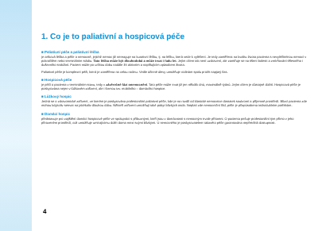1. Co je to paliativní a hospicová péče
■ Paliativní péče a paliativní léčba
je celková léčba a péče o nemocné, jejichž nemoc již nereaguje na kurativní léčbu, tj. na léčbu, která vede k vyléčení. Je tedy zaměřena na kvalitu života pacienta s nevyléčitelnou nemocí v pokročilém nebo terminálním stádiu. Tato léčba může být dlouhodobá a může trvat i řadu let. Jejím cílem tak není uzdravení, ale zamířuje se na tišení bolesti a zmírňování tělesného i duševního strádání. Pacient může po určitou dobu nadále žít aktivním a naplňujícím způsobem života.
Paliativní péče je komplexní péči, která je zaměřena na celou rodinu. Vedle účinné úlevy umožňuje rodinám spolu prožít napjatý čas.
■ Hospicová péče
je péčí o pacienta v terminálním stavu, tedy v závěrečné fázi onemocnění. Tato péče může trvat již jen několik dnů, maximálně týdnů. Jejím cílem je důstojné dožití. Hospicová péče je poskytována nejen v lůžkovém zařízení, ale i formou tzv. mobilního – domácího hospice.
■ Lůžkový hospic
Jedná se o zdravotnické zařízení, ve kterém je poskytována profesionální paliativní péče, kde je na rozdíl od klasické nemocnice dostatek soukromí a příjemné prostředí. Blízcí pacienta zde mohou kdykoliv setrvat na jakékoliv dlouhou dobu. Někteří zařízení umožňují také pobyt blízkých osob. Neplatí zde nemocniční řád, péče je přizpůsobena individuálním potřebám.
■ Domácí hospic
představuje pro zajištění domácí hospicové péče ve spolupráci s příbuznými, kteří jsou v domácnosti s nemocným trvale přítomni. O pacienta pečuje profesionální tým přímo v jeho přirozeném prostředí, což umožňuje umírajícímu dožít doma mezi svými blízkými. U nemocného je poskytovatelem takovéto péče garantována nepřetržitá dostupnost.
4